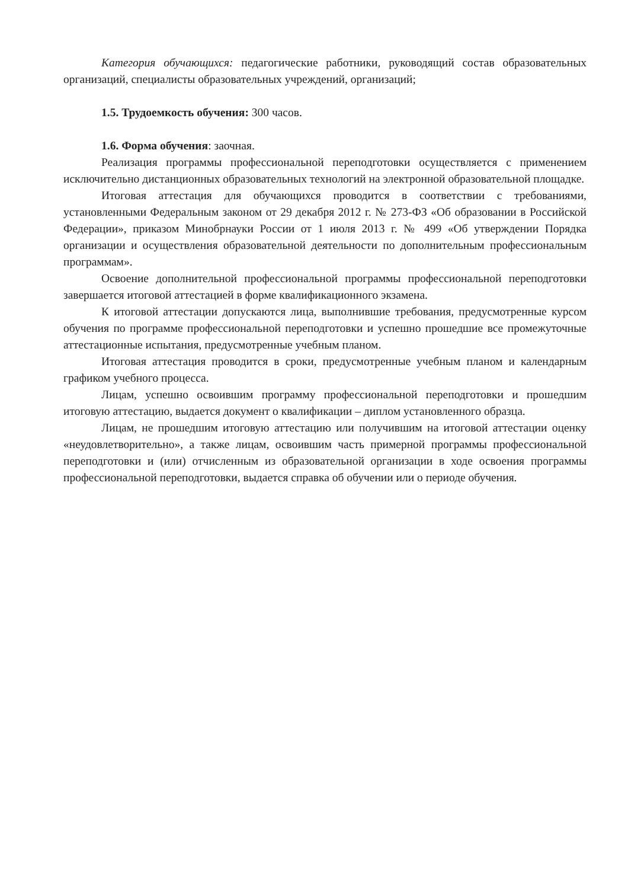Категория обучающихся: педагогические работники, руководящий состав образовательных организаций, специалисты образовательных учреждений, организаций;
1.5. Трудоемкость обучения: 300 часов.
1.6. Форма обучения: заочная.
Реализация программы профессиональной переподготовки осуществляется с применением исключительно дистанционных образовательных технологий на электронной образовательной площадке.
Итоговая аттестация для обучающихся проводится в соответствии с требованиями, установленными Федеральным законом от 29 декабря 2012 г. № 273-ФЗ «Об образовании в Российской Федерации», приказом Минобрнауки России от 1 июля 2013 г. № 499 «Об утверждении Порядка организации и осуществления образовательной деятельности по дополнительным профессиональным программам».
Освоение дополнительной профессиональной программы профессиональной переподготовки завершается итоговой аттестацией в форме квалификационного экзамена.
К итоговой аттестации допускаются лица, выполнившие требования, предусмотренные курсом обучения по программе профессиональной переподготовки и успешно прошедшие все промежуточные аттестационные испытания, предусмотренные учебным планом.
Итоговая аттестация проводится в сроки, предусмотренные учебным планом и календарным графиком учебного процесса.
Лицам, успешно освоившим программу профессиональной переподготовки и прошедшим итоговую аттестацию, выдается документ о квалификации – диплом установленного образца.
Лицам, не прошедшим итоговую аттестацию или получившим на итоговой аттестации оценку «неудовлетворительно», а также лицам, освоившим часть примерной программы профессиональной переподготовки и (или) отчисленным из образовательной организации в ходе освоения программы профессиональной переподготовки, выдается справка об обучении или о периоде обучения.